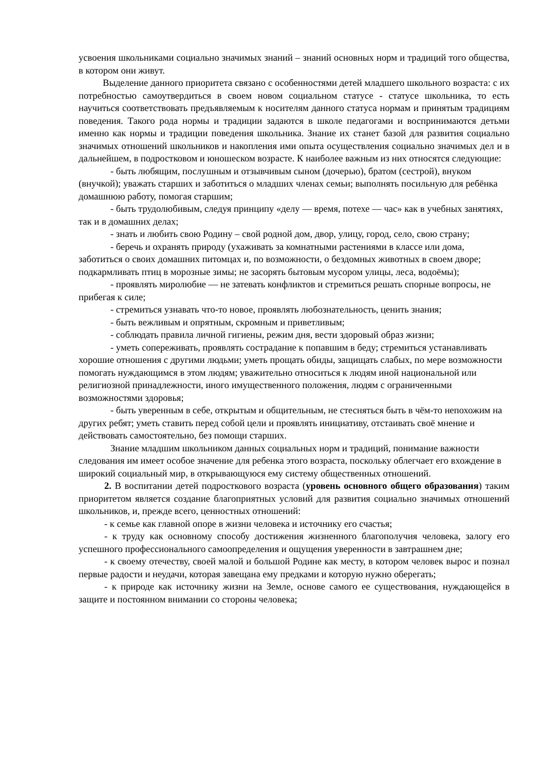усвоения школьниками социально значимых знаний – знаний основных норм и традиций того общества, в котором они живут.
Выделение данного приоритета связано с особенностями детей младшего школьного возраста: с их потребностью самоутвердиться в своем новом социальном статусе - статусе школьника, то есть научиться соответствовать предъявляемым к носителям данного статуса нормам и принятым традициям поведения. Такого рода нормы и традиции задаются в школе педагогами и воспринимаются детьми именно как нормы и традиции поведения школьника. Знание их станет базой для развития социально значимых отношений школьников и накопления ими опыта осуществления социально значимых дел и в дальнейшем, в подростковом и юношеском возрасте. К наиболее важным из них относятся следующие:
- быть любящим, послушным и отзывчивым сыном (дочерью), братом (сестрой), внуком (внучкой); уважать старших и заботиться о младших членах семьи; выполнять посильную для ребёнка домашнюю работу, помогая старшим;
- быть трудолюбивым, следуя принципу «делу — время, потехе — час» как в учебных занятиях, так и в домашних делах;
- знать и любить свою Родину – свой родной дом, двор, улицу, город, село, свою страну;
- беречь и охранять природу (ухаживать за комнатными растениями в классе или дома, заботиться о своих домашних питомцах и, по возможности, о бездомных животных в своем дворе; подкармливать птиц в морозные зимы; не засорять бытовым мусором улицы, леса, водоёмы);
- проявлять миролюбие — не затевать конфликтов и стремиться решать спорные вопросы, не прибегая к силе;
- стремиться узнавать что-то новое, проявлять любознательность, ценить знания;
- быть вежливым и опрятным, скромным и приветливым;
- соблюдать правила личной гигиены, режим дня, вести здоровый образ жизни;
- уметь сопереживать, проявлять сострадание к попавшим в беду; стремиться устанавливать хорошие отношения с другими людьми; уметь прощать обиды, защищать слабых, по мере возможности помогать нуждающимся в этом людям; уважительно относиться к людям иной национальной или религиозной принадлежности, иного имущественного положения, людям с ограниченными возможностями здоровья;
- быть уверенным в себе, открытым и общительным, не стесняться быть в чём-то непохожим на других ребят; уметь ставить перед собой цели и проявлять инициативу, отстаивать своё мнение и действовать самостоятельно, без помощи старших.
Знание младшим школьником данных социальных норм и традиций, понимание важности следования им имеет особое значение для ребенка этого возраста, поскольку облегчает его вхождение в широкий социальный мир, в открывающуюся ему систему общественных отношений.
2. В воспитании детей подросткового возраста (уровень основного общего образования) таким приоритетом является создание благоприятных условий для развития социально значимых отношений школьников, и, прежде всего, ценностных отношений:
- к семье как главной опоре в жизни человека и источнику его счастья;
- к труду как основному способу достижения жизненного благополучия человека, залогу его успешного профессионального самоопределения и ощущения уверенности в завтрашнем дне;
- к своему отечеству, своей малой и большой Родине как месту, в котором человек вырос и познал первые радости и неудачи, которая завещана ему предками и которую нужно оберегать;
- к природе как источнику жизни на Земле, основе самого ее существования, нуждающейся в защите и постоянном внимании со стороны человека;